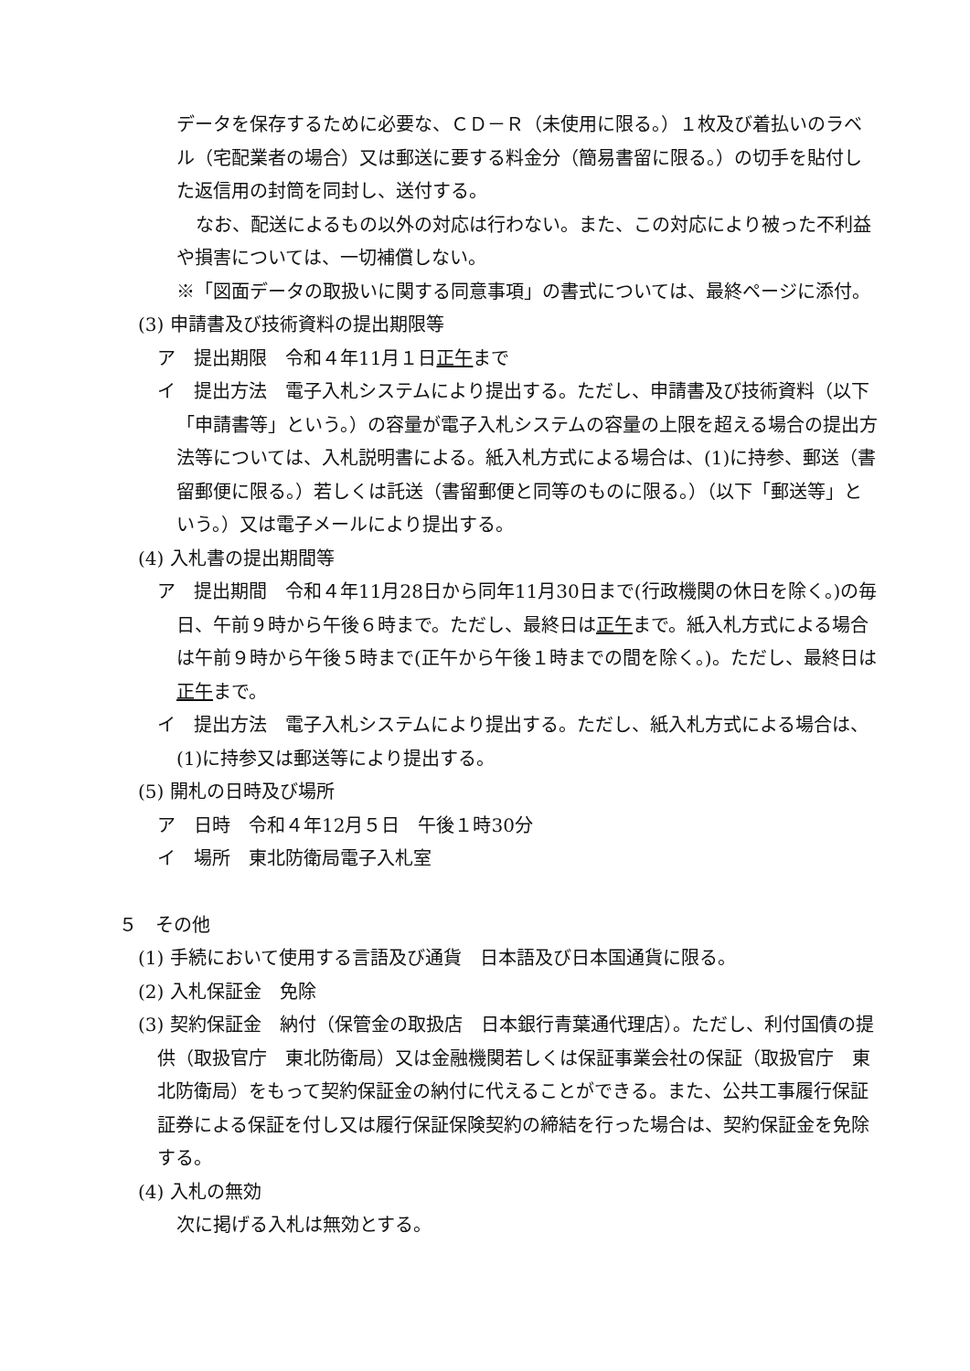データを保存するために必要な、ＣＤ－Ｒ（未使用に限る。）１枚及び着払いのラベル（宅配業者の場合）又は郵送に要する料金分（簡易書留に限る。）の切手を貼付した返信用の封筒を同封し、送付する。
なお、配送によるもの以外の対応は行わない。また、この対応により被った不利益や損害については、一切補償しない。
※「図面データの取扱いに関する同意事項」の書式については、最終ページに添付。
(3) 申請書及び技術資料の提出期限等
ア　提出期限　令和４年11月１日正午まで
イ　提出方法　電子入札システムにより提出する。ただし、申請書及び技術資料（以下「申請書等」という。）の容量が電子入札システムの容量の上限を超える場合の提出方法等については、入札説明書による。紙入札方式による場合は、(1)に持参、郵送（書留郵便に限る。）若しくは託送（書留郵便と同等のものに限る。）（以下「郵送等」という。）又は電子メールにより提出する。
(4) 入札書の提出期間等
ア　提出期間　令和４年11月28日から同年11月30日まで(行政機関の休日を除く。)の毎日、午前９時から午後６時まで。ただし、最終日は正午まで。紙入札方式による場合は午前９時から午後５時まで(正午から午後１時までの間を除く。)。ただし、最終日は正午まで。
イ　提出方法　電子入札システムにより提出する。ただし、紙入札方式による場合は、(1)に持参又は郵送等により提出する。
(5) 開札の日時及び場所
ア　日時　令和４年12月５日　午後１時30分
イ　場所　東北防衛局電子入札室
５　その他
(1) 手続において使用する言語及び通貨　日本語及び日本国通貨に限る。
(2) 入札保証金　免除
(3) 契約保証金　納付（保管金の取扱店　日本銀行青葉通代理店）。ただし、利付国債の提供（取扱官庁　東北防衛局）又は金融機関若しくは保証事業会社の保証（取扱官庁　東北防衛局）をもって契約保証金の納付に代えることができる。また、公共工事履行保証証券による保証を付し又は履行保証保険契約の締結を行った場合は、契約保証金を免除する。
(4) 入札の無効
次に掲げる入札は無効とする。